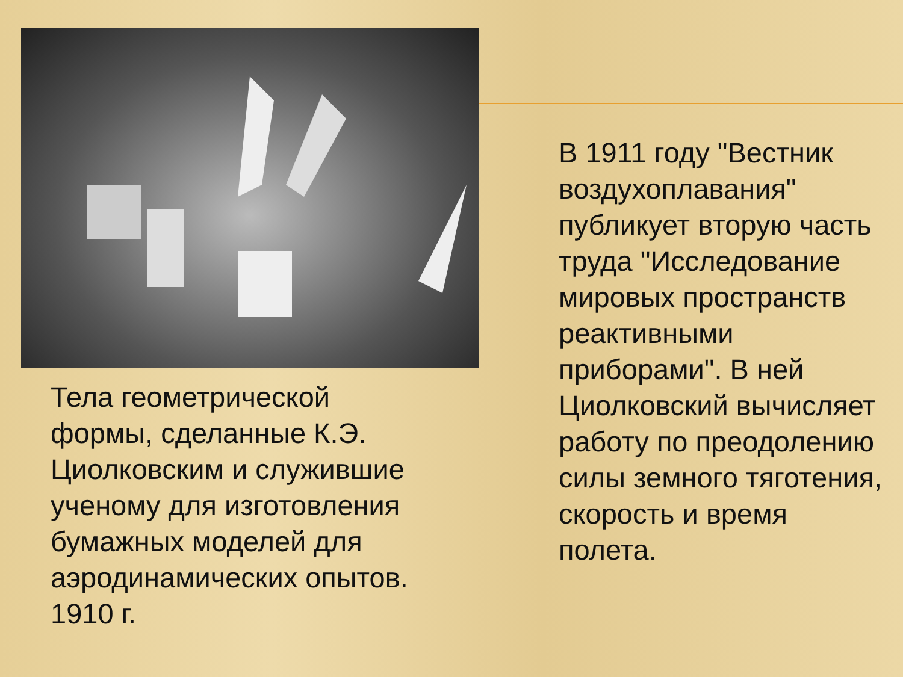Тела геометрической формы, сделанные К.Э. Циолковским и служившие ученому для изготовления бумажных моделей для аэродинамических опытов. 1910 г.
В 1911 году "Вестник воздухоплавания" публикует вторую часть труда "Исследование мировых пространств реактивными приборами". В ней Циолковский вычисляет работу по преодолению силы земного тяготения, скорость и время полета.